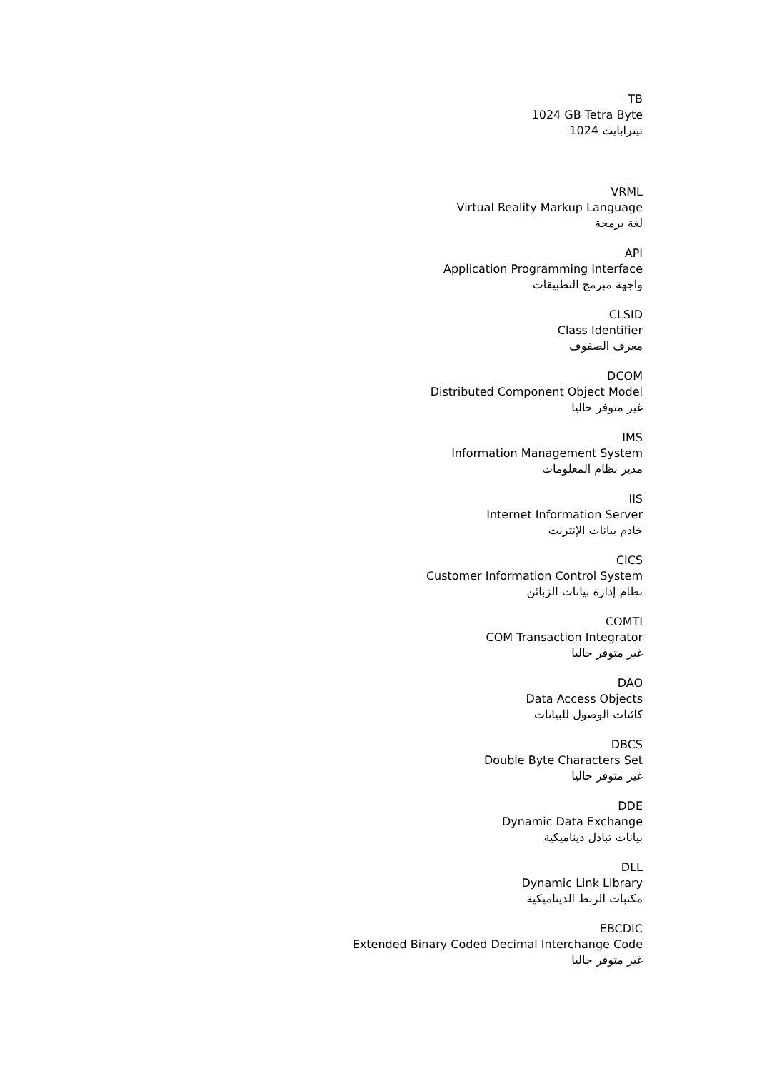TB
1024 GB Tetra Byte
1024 تيترابايت
VRML
Virtual Reality Markup Language
لغة برمجة
API
Application Programming Interface
واجهة مبرمج التطبيقات
CLSID
Class Identifier
معرف الصفوف
DCOM
Distributed Component Object Model
غير متوفر حاليا
IMS
Information Management System
مدير نظام المعلومات
IIS
Internet Information Server
خادم بيانات الإنترنت
CICS
Customer Information Control System
نظام إدارة بيانات الزبائن
COMTI
COM Transaction Integrator
غير متوفر حاليا
DAO
Data Access Objects
كائنات الوصول للبيانات
DBCS
Double Byte Characters Set
غير متوفر حاليا
DDE
Dynamic Data Exchange
بيانات تبادل ديناميكية
DLL
Dynamic Link Library
مكتبات الربط الديناميكية
EBCDIC
Extended Binary Coded Decimal Interchange Code
غير متوفر حاليا